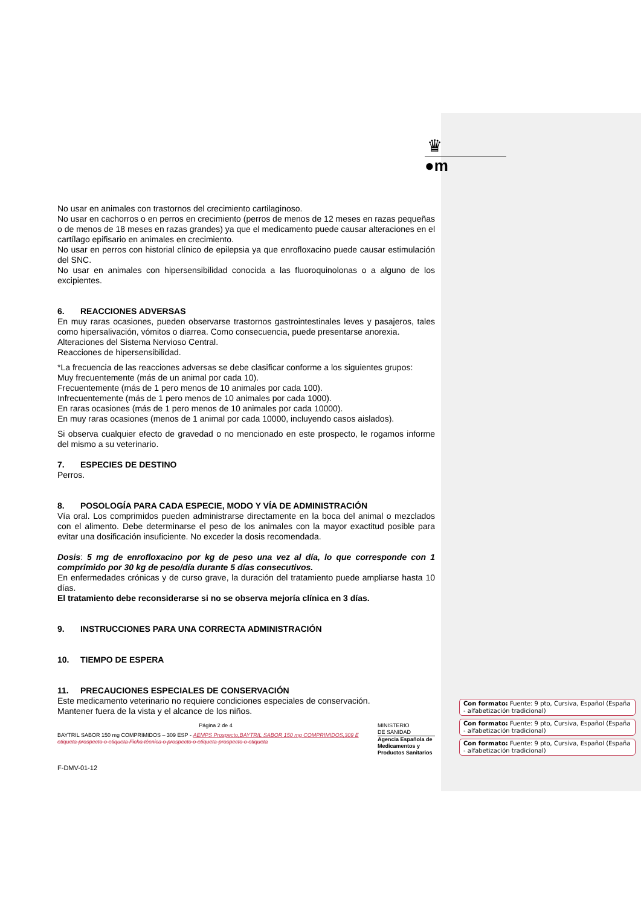♛
●m
No usar en animales con trastornos del crecimiento cartilaginoso.
No usar en cachorros o en perros en crecimiento (perros de menos de 12 meses en razas pequeñas o de menos de 18 meses en razas grandes) ya que el medicamento puede causar alteraciones en el cartílago epifisario en animales en crecimiento.
No usar en perros con historial clínico de epilepsia ya que enrofloxacino puede causar estimulación del SNC.
No usar en animales con hipersensibilidad conocida a las fluoroquinolonas o a alguno de los excipientes.
6. REACCIONES ADVERSAS
En muy raras ocasiones, pueden observarse trastornos gastrointestinales leves y pasajeros, tales como hipersalivación, vómitos o diarrea. Como consecuencia, puede presentarse anorexia.
Alteraciones del Sistema Nervioso Central.
Reacciones de hipersensibilidad.
*La frecuencia de las reacciones adversas se debe clasificar conforme a los siguientes grupos:
Muy frecuentemente (más de un animal por cada 10).
Frecuentemente (más de 1 pero menos de 10 animales por cada 100).
Infrecuentemente (más de 1 pero menos de 10 animales por cada 1000).
En raras ocasiones (más de 1 pero menos de 10 animales por cada 10000).
En muy raras ocasiones (menos de 1 animal por cada 10000, incluyendo casos aislados).
Si observa cualquier efecto de gravedad o no mencionado en este prospecto, le rogamos informe del mismo a su veterinario.
7. ESPECIES DE DESTINO
Perros.
8. POSOLOGÍA PARA CADA ESPECIE, MODO Y VÍA DE ADMINISTRACIÓN
Vía oral. Los comprimidos pueden administrarse directamente en la boca del animal o mezclados con el alimento. Debe determinarse el peso de los animales con la mayor exactitud posible para evitar una dosificación insuficiente. No exceder la dosis recomendada.
Dosis: 5 mg de enrofloxacino por kg de peso una vez al día, lo que corresponde con 1 comprimido por 30 kg de peso/día durante 5 días consecutivos.
En enfermedades crónicas y de curso grave, la duración del tratamiento puede ampliarse hasta 10 días.
El tratamiento debe reconsiderarse si no se observa mejoría clínica en 3 días.
9. INSTRUCCIONES PARA UNA CORRECTA ADMINISTRACIÓN
10. TIEMPO DE ESPERA
11. PRECAUCIONES ESPECIALES DE CONSERVACIÓN
Este medicamento veterinario no requiere condiciones especiales de conservación.
Mantener fuera de la vista y el alcance de los niños.
Página 2 de 4
BAYTRIL SABOR 150 mg COMPRIMIDOS – 309 ESP - AEMPS Prospecto,BAYTRIL SABOR 150 mg COMPRIMIDOS,309 E etiqueta-prospecto o etiqueta Ficha técnica o prospecto o etiqueta-prospecto o etiqueta
MINISTERIO
DE SANIDAD
Agencia Española de Medicamentos y Productos Sanitarios
F-DMV-01-12
Con formato: Fuente: 9 pto, Cursiva, Español (España - alfabetización tradicional)
Con formato: Fuente: 9 pto, Cursiva, Español (España - alfabetización tradicional)
Con formato: Fuente: 9 pto, Cursiva, Español (España - alfabetización tradicional)